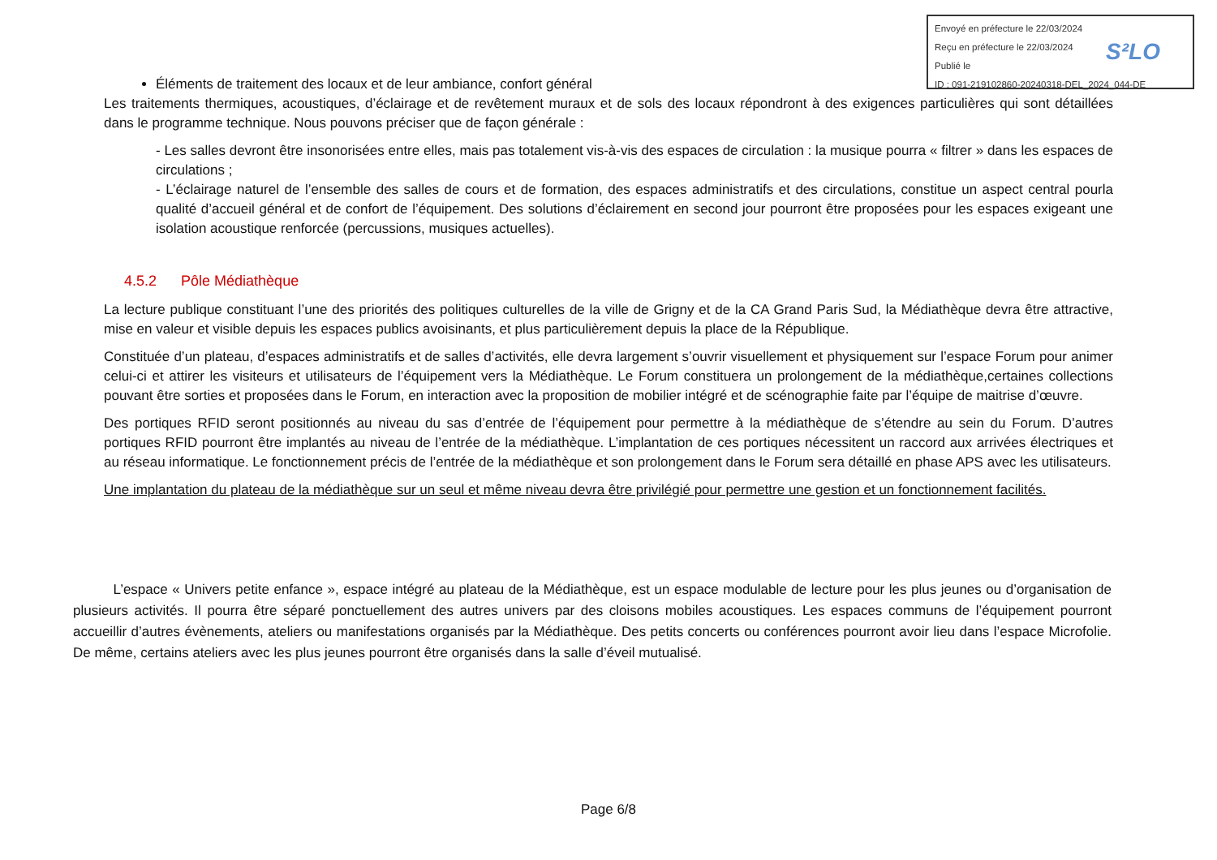Envoyé en préfecture le 22/03/2024
Reçu en préfecture le 22/03/2024
Publié le
ID : 091-219102860-20240318-DEL_2024_044-DE
S²LO
Éléments de traitement des locaux et de leur ambiance, confort général
Les traitements thermiques, acoustiques, d’éclairage et de revêtement muraux et de sols des locaux répondront à des exigences particulières qui sont détaillées dans le programme technique. Nous pouvons préciser que de façon générale :
- Les salles devront être insonorisées entre elles, mais pas totalement vis-à-vis des espaces de circulation : la musique pourra « filtrer » dans les espaces de circulations ;
- L’éclairage naturel de l’ensemble des salles de cours et de formation, des espaces administratifs et des circulations, constitue un aspect central pourla qualité d’accueil général et de confort de l’équipement. Des solutions d’éclairement en second jour pourront être proposées pour les espaces exigeant une isolation acoustique renforcée (percussions, musiques actuelles).
4.5.2 Pôle Médiathèque
La lecture publique constituant l’une des priorités des politiques culturelles de la ville de Grigny et de la CA Grand Paris Sud, la Médiathèque devra être attractive, mise en valeur et visible depuis les espaces publics avoisinants, et plus particulièrement depuis la place de la République.
Constituée d’un plateau, d’espaces administratifs et de salles d’activités, elle devra largement s’ouvrir visuellement et physiquement sur l’espace Forum pour animer celui-ci et attirer les visiteurs et utilisateurs de l’équipement vers la Médiathèque. Le Forum constituera un prolongement de la médiathèque,certaines collections pouvant être sorties et proposées dans le Forum, en interaction avec la proposition de mobilier intégré et de scénographie faite par l’équipe de maitrise d’œuvre.
Des portiques RFID seront positionnés au niveau du sas d’entrée de l’équipement pour permettre à la médiathèque de s’étendre au sein du Forum. D’autres portiques RFID pourront être implantés au niveau de l’entrée de la médiathèque. L’implantation de ces portiques nécessitent un raccord aux arrivées électriques et au réseau informatique. Le fonctionnement précis de l’entrée de la médiathèque et son prolongement dans le Forum sera détaillé en phase APS avec les utilisateurs.
Une implantation du plateau de la médiathèque sur un seul et même niveau devra être privilégié pour permettre une gestion et un fonctionnement facilités.
L’espace « Univers petite enfance », espace intégré au plateau de la Médiathèque, est un espace modulable de lecture pour les plus jeunes ou d’organisation de plusieurs activités. Il pourra être séparé ponctuellement des autres univers par des cloisons mobiles acoustiques. Les espaces communs de l’équipement pourront accueillir d’autres évènements, ateliers ou manifestations organisés par la Médiathèque. Des petits concerts ou conférences pourront avoir lieu dans l’espace Microfolie. De même, certains ateliers avec les plus jeunes pourront être organisés dans la salle d’éveil mutualisé.
Page 6/8